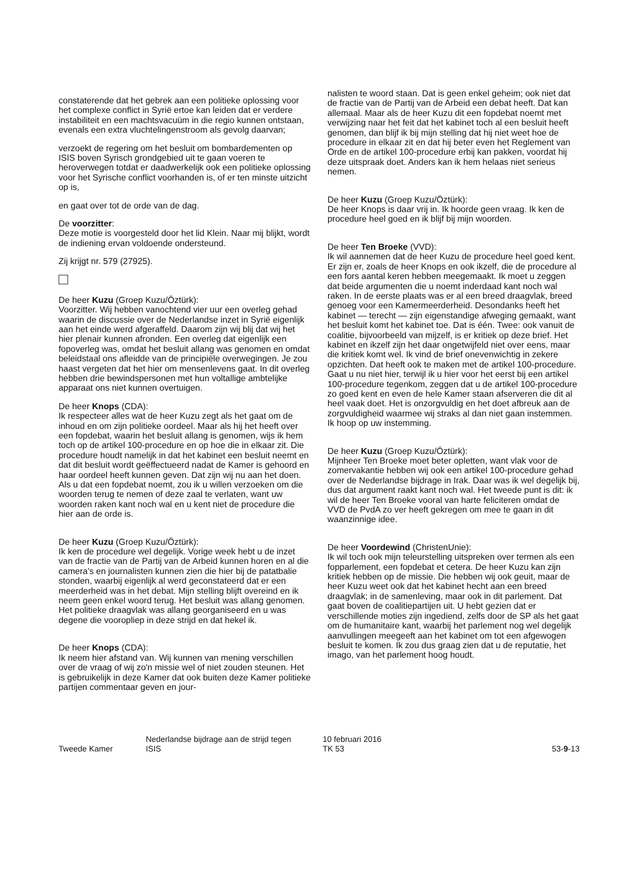constaterende dat het gebrek aan een politieke oplossing voor het complexe conflict in Syrië ertoe kan leiden dat er verdere instabiliteit en een machtsvacuüm in die regio kunnen ontstaan, evenals een extra vluchtelingenstroom als gevolg daarvan;
verzoekt de regering om het besluit om bombardementen op ISIS boven Syrisch grondgebied uit te gaan voeren te heroverwegen totdat er daadwerkelijk ook een politieke oplossing voor het Syrische conflict voorhanden is, of er ten minste uitzicht op is,
en gaat over tot de orde van de dag.
De voorzitter:
Deze motie is voorgesteld door het lid Klein. Naar mij blijkt, wordt de indiening ervan voldoende ondersteund.
Zij krijgt nr. 579 (27925).
De heer Kuzu (Groep Kuzu/Öztürk):
Voorzitter. Wij hebben vanochtend vier uur een overleg gehad waarin de discussie over de Nederlandse inzet in Syrië eigenlijk aan het einde werd afgeraffeld. Daarom zijn wij blij dat wij het hier plenair kunnen afronden. Een overleg dat eigenlijk een fopoverleg was, omdat het besluit allang was genomen en omdat beleidstaal ons afleidde van de principiële overwegingen. Je zou haast vergeten dat het hier om mensenlevens gaat. In dit overleg hebben drie bewindspersonen met hun voltallige ambtelijke apparaat ons niet kunnen overtuigen.
De heer Knops (CDA):
Ik respecteer alles wat de heer Kuzu zegt als het gaat om de inhoud en om zijn politieke oordeel. Maar als hij het heeft over een fopdebat, waarin het besluit allang is genomen, wijs ik hem toch op de artikel 100-procedure en op hoe die in elkaar zit. Die procedure houdt namelijk in dat het kabinet een besluit neemt en dat dit besluit wordt geëffectueerd nadat de Kamer is gehoord en haar oordeel heeft kunnen geven. Dat zijn wij nu aan het doen. Als u dat een fopdebat noemt, zou ik u willen verzoeken om die woorden terug te nemen of deze zaal te verlaten, want uw woorden raken kant noch wal en u kent niet de procedure die hier aan de orde is.
De heer Kuzu (Groep Kuzu/Öztürk):
Ik ken de procedure wel degelijk. Vorige week hebt u de inzet van de fractie van de Partij van de Arbeid kunnen horen en al die camera's en journalisten kunnen zien die hier bij de patatbalie stonden, waarbij eigenlijk al werd geconstateerd dat er een meerderheid was in het debat. Mijn stelling blijft overeind en ik neem geen enkel woord terug. Het besluit was allang genomen. Het politieke draagvlak was allang georganiseerd en u was degene die vooropliep in deze strijd en dat hekel ik.
De heer Knops (CDA):
Ik neem hier afstand van. Wij kunnen van mening verschillen over de vraag of wij zo'n missie wel of niet zouden steunen. Het is gebruikelijk in deze Kamer dat ook buiten deze Kamer politieke partijen commentaar geven en jour-
nalisten te woord staan. Dat is geen enkel geheim; ook niet dat de fractie van de Partij van de Arbeid een debat heeft. Dat kan allemaal. Maar als de heer Kuzu dit een fopdebat noemt met verwijzing naar het feit dat het kabinet toch al een besluit heeft genomen, dan blijf ik bij mijn stelling dat hij niet weet hoe de procedure in elkaar zit en dat hij beter even het Reglement van Orde en de artikel 100-procedure erbij kan pakken, voordat hij deze uitspraak doet. Anders kan ik hem helaas niet serieus nemen.
De heer Kuzu (Groep Kuzu/Öztürk):
De heer Knops is daar vrij in. Ik hoorde geen vraag. Ik ken de procedure heel goed en ik blijf bij mijn woorden.
De heer Ten Broeke (VVD):
Ik wil aannemen dat de heer Kuzu de procedure heel goed kent. Er zijn er, zoals de heer Knops en ook ikzelf, die de procedure al een fors aantal keren hebben meegemaakt. Ik moet u zeggen dat beide argumenten die u noemt inderdaad kant noch wal raken. In de eerste plaats was er al een breed draagvlak, breed genoeg voor een Kamermeerderheid. Desondanks heeft het kabinet — terecht — zijn eigenstandige afweging gemaakt, want het besluit komt het kabinet toe. Dat is één. Twee: ook vanuit de coalitie, bijvoorbeeld van mijzelf, is er kritiek op deze brief. Het kabinet en ikzelf zijn het daar ongetwijfeld niet over eens, maar die kritiek komt wel. Ik vind de brief onevenwichtig in zekere opzichten. Dat heeft ook te maken met de artikel 100-procedure. Gaat u nu niet hier, terwijl ik u hier voor het eerst bij een artikel 100-procedure tegenkom, zeggen dat u de artikel 100-procedure zo goed kent en even de hele Kamer staan afserveren die dit al heel vaak doet. Het is onzorgvuldig en het doet afbreuk aan de zorgvuldigheid waarmee wij straks al dan niet gaan instemmen. Ik hoop op uw instemming.
De heer Kuzu (Groep Kuzu/Öztürk):
Mijnheer Ten Broeke moet beter opletten, want vlak voor de zomervakantie hebben wij ook een artikel 100-procedure gehad over de Nederlandse bijdrage in Irak. Daar was ik wel degelijk bij, dus dat argument raakt kant noch wal. Het tweede punt is dit: ik wil de heer Ten Broeke vooral van harte feliciteren omdat de VVD de PvdA zo ver heeft gekregen om mee te gaan in dit waanzinnige idee.
De heer Voordewind (ChristenUnie):
Ik wil toch ook mijn teleurstelling uitspreken over termen als een fopparlement, een fopdebat et cetera. De heer Kuzu kan zijn kritiek hebben op de missie. Die hebben wij ook geuit, maar de heer Kuzu weet ook dat het kabinet hecht aan een breed draagvlak; in de samenleving, maar ook in dit parlement. Dat gaat boven de coalitiepartijen uit. U hebt gezien dat er verschillende moties zijn ingediend, zelfs door de SP als het gaat om de humanitaire kant, waarbij het parlement nog wel degelijk aanvullingen meegeeft aan het kabinet om tot een afgewogen besluit te komen. Ik zou dus graag zien dat u de reputatie, het imago, van het parlement hoog houdt.
Tweede Kamer
Nederlandse bijdrage aan de strijd tegen
ISIS
10 februari 2016
TK 53
53-9-13